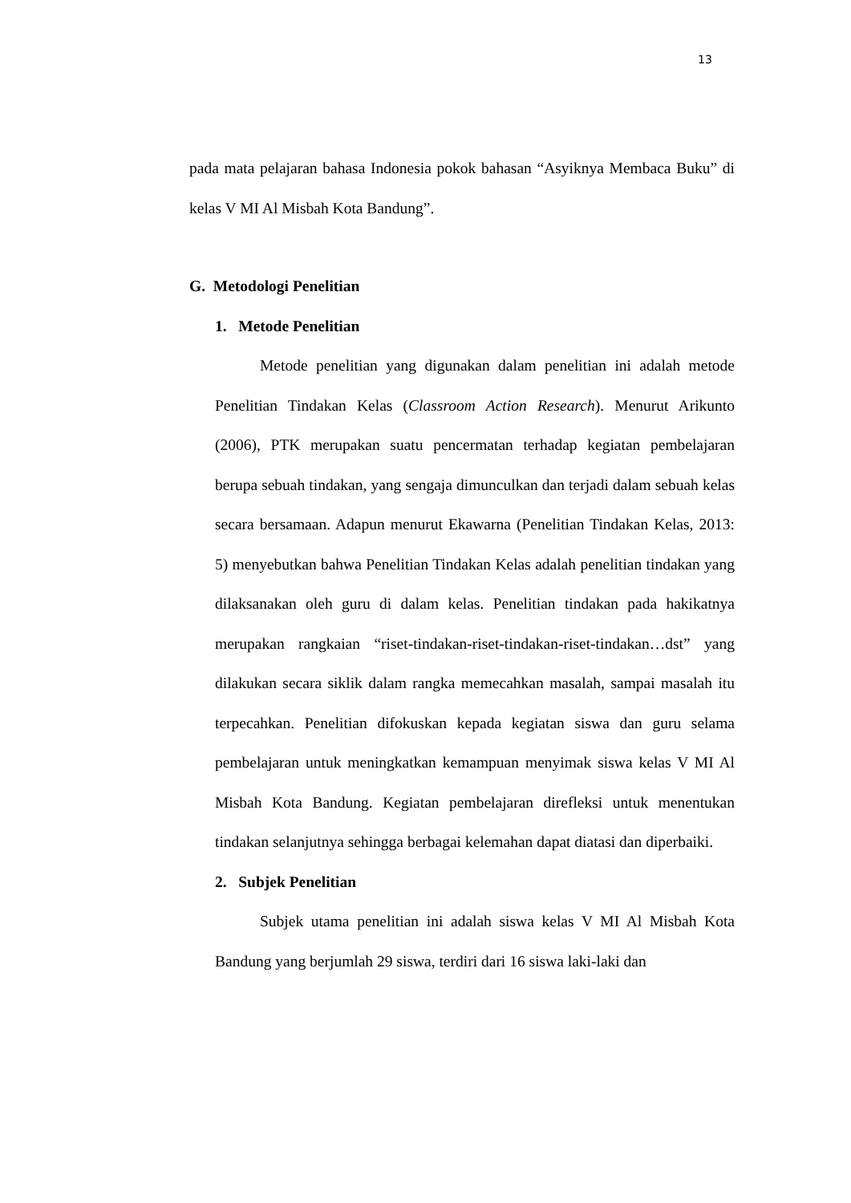13
pada mata pelajaran bahasa Indonesia pokok bahasan “Asyiknya Membaca Buku” di kelas V MI Al Misbah Kota Bandung”.
G. Metodologi Penelitian
1. Metode Penelitian
Metode penelitian yang digunakan dalam penelitian ini adalah metode Penelitian Tindakan Kelas (Classroom Action Research). Menurut Arikunto (2006), PTK merupakan suatu pencermatan terhadap kegiatan pembelajaran berupa sebuah tindakan, yang sengaja dimunculkan dan terjadi dalam sebuah kelas secara bersamaan. Adapun menurut Ekawarna (Penelitian Tindakan Kelas, 2013: 5) menyebutkan bahwa Penelitian Tindakan Kelas adalah penelitian tindakan yang dilaksanakan oleh guru di dalam kelas. Penelitian tindakan pada hakikatnya merupakan rangkaian “riset-tindakan-riset-tindakan-riset-tindakan…dst” yang dilakukan secara siklik dalam rangka memecahkan masalah, sampai masalah itu terpecahkan. Penelitian difokuskan kepada kegiatan siswa dan guru selama pembelajaran untuk meningkatkan kemampuan menyimak siswa kelas V MI Al Misbah Kota Bandung. Kegiatan pembelajaran direfleksi untuk menentukan tindakan selanjutnya sehingga berbagai kelemahan dapat diatasi dan diperbaiki.
2. Subjek Penelitian
Subjek utama penelitian ini adalah siswa kelas V MI Al Misbah Kota Bandung yang berjumlah 29 siswa, terdiri dari 16 siswa laki-laki dan